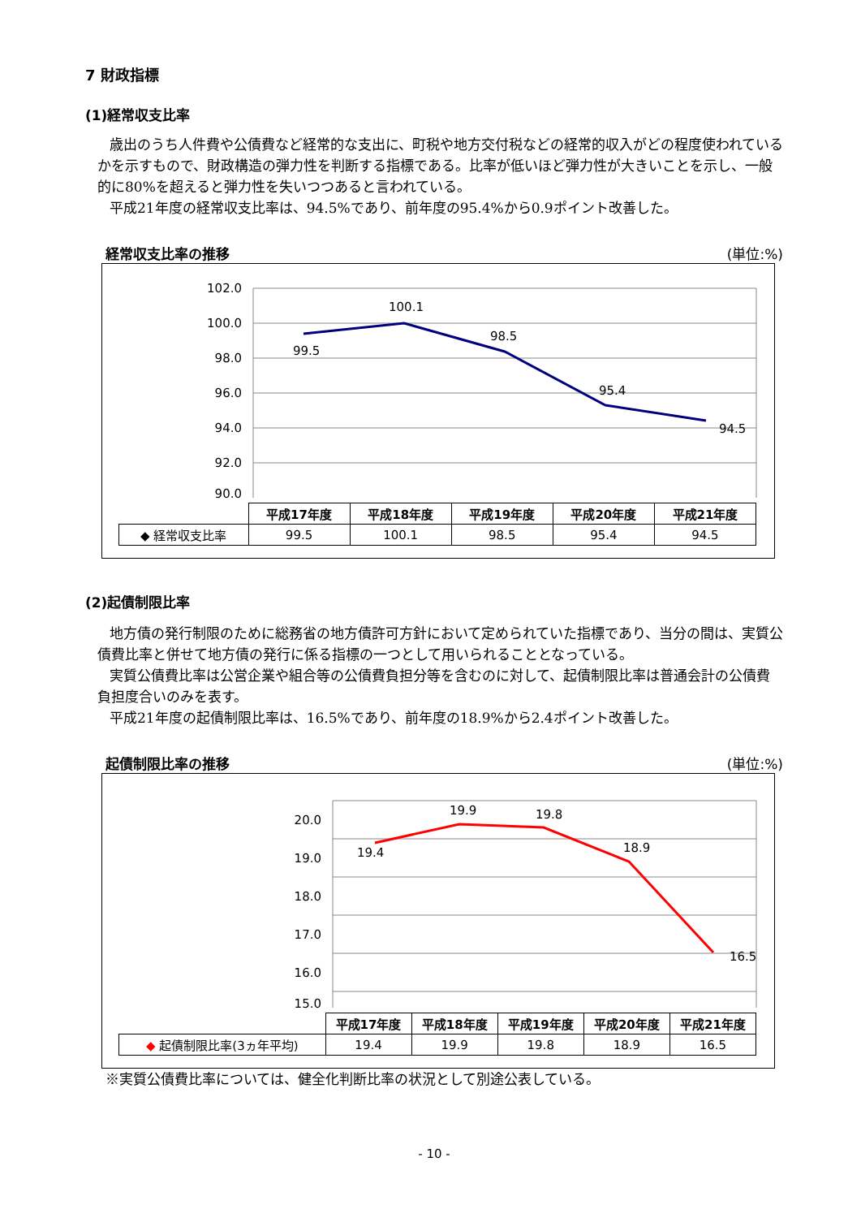7 財政指標
(1)経常収支比率
歳出のうち人件費や公債費など経常的な支出に、町税や地方交付税などの経常的収入がどの程度使われているかを示すもので、財政構造の弾力性を判断する指標である。比率が低いほど弾力性が大きいことを示し、一般的に80%を超えると弾力性を失いつつあると言われている。
平成21年度の経常収支比率は、94.5%であり、前年度の95.4%から0.9ポイント改善した。
経常収支比率の推移 (単位:%)
102.0
100.0
98.0
96.0
94.0
92.0
90.0
99.5
100.1
98.5
95.4
94.5
| | 平成17年度 | 平成18年度 | 平成19年度 | 平成20年度 | 平成21年度 |
| --- | --- | --- | --- | --- | --- |
| ◆ 経常収支比率 | 99.5 | 100.1 | 98.5 | 95.4 | 94.5 |
(2)起債制限比率
地方債の発行制限のために総務省の地方債許可方針において定められていた指標であり、当分の間は、実質公債費比率と併せて地方債の発行に係る指標の一つとして用いられることとなっている。
実質公債費比率は公営企業や組合等の公債費負担分等を含むのに対して、起債制限比率は普通会計の公債費負担度合いのみを表す。
平成21年度の起債制限比率は、16.5%であり、前年度の18.9%から2.4ポイント改善した。
起債制限比率の推移 (単位:%)
20.0
19.0
18.0
17.0
16.0
15.0
19.4
19.9
19.8
18.9
16.5
| | 平成17年度 | 平成18年度 | 平成19年度 | 平成20年度 | 平成21年度 |
| --- | --- | --- | --- | --- | --- |
| ◆ 起債制限比率(3ヵ年平均) | 19.4 | 19.9 | 19.8 | 18.9 | 16.5 |
※実質公債費比率については、健全化判断比率の状況として別途公表している。
- 10 -